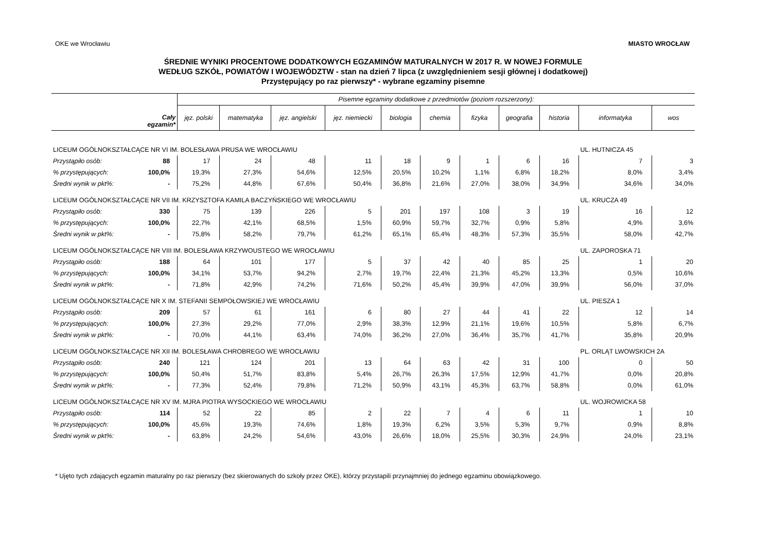OKE we Wrocławiu MIASTO WROCŁAW
ŚREDNIE WYNIKI PROCENTOWE DODATKOWYCH EGZAMINÓW MATURALNYCH W 2017 R. W NOWEJ FORMULE
WEDŁUG SZKÓŁ, POWIATÓW I WOJEWÓDZTW - stan na dzień 7 lipca (z uwzględnieniem sesji głównej i dodatkowej)
Przystępujący po raz pierwszy* - wybrane egzaminy pisemne
| Cały egzamin* | | Pisemne egzaminy dodatkowe z przedmiotów (poziom rozszerzony): | | | | | | | | | | |
| --- | --- | --- | --- | --- | --- | --- | --- | --- | --- | --- | --- | --- |
| | | jęz. polski | matematyka | jęz. angielski | jęz. niemiecki | biologia | chemia | fizyka | geografia | historia | informatyka | wos |
| LICEUM OGÓLNOKSZTAŁCĄCE NR VI IM. BOLESŁAWA PRUSA WE WROCŁAWIU | | | | | | | | | | | UL. HUTNICZA 45 | |
| Przystąpiło osób: | 88 | 17 | 24 | 48 | 11 | 18 | 9 | 1 | 6 | 16 | 7 | 3 |
| % przystępujących: | 100,0% | 19,3% | 27,3% | 54,6% | 12,5% | 20,5% | 10,2% | 1,1% | 6,8% | 18,2% | 8,0% | 3,4% |
| Średni wynik w pkt%: | - | 75,2% | 44,8% | 67,6% | 50,4% | 36,8% | 21,6% | 27,0% | 38,0% | 34,9% | 34,6% | 34,0% |
| LICEUM OGÓLNOKSZTAŁCĄCE NR VII IM. KRZYSZTOFA KAMILA BACZYŃSKIEGO WE WROCŁAWIU | | | | | | | | | | | UL. KRUCZA 49 | |
| Przystąpiło osób: | 330 | 75 | 139 | 226 | 5 | 201 | 197 | 108 | 3 | 19 | 16 | 12 |
| % przystępujących: | 100,0% | 22,7% | 42,1% | 68,5% | 1,5% | 60,9% | 59,7% | 32,7% | 0,9% | 5,8% | 4,9% | 3,6% |
| Średni wynik w pkt%: | - | 75,8% | 58,2% | 79,7% | 61,2% | 65,1% | 65,4% | 48,3% | 57,3% | 35,5% | 58,0% | 42,7% |
| LICEUM OGÓLNOKSZTAŁCĄCE NR VIII IM. BOLESŁAWA KRZYWOUSTEGO WE WROCŁAWIU | | | | | | | | | | | UL. ZAPOROSKA 71 | |
| Przystąpiło osób: | 188 | 64 | 101 | 177 | 5 | 37 | 42 | 40 | 85 | 25 | 1 | 20 |
| % przystępujących: | 100,0% | 34,1% | 53,7% | 94,2% | 2,7% | 19,7% | 22,4% | 21,3% | 45,2% | 13,3% | 0,5% | 10,6% |
| Średni wynik w pkt%: | - | 71,8% | 42,9% | 74,2% | 71,6% | 50,2% | 45,4% | 39,9% | 47,0% | 39,9% | 56,0% | 37,0% |
| LICEUM OGÓLNOKSZTAŁCĄCE NR X IM. STEFANII SEMPOŁOWSKIEJ WE WROCŁAWIU | | | | | | | | | | | UL. PIESZA 1 | |
| Przystąpiło osób: | 209 | 57 | 61 | 161 | 6 | 80 | 27 | 44 | 41 | 22 | 12 | 14 |
| % przystępujących: | 100,0% | 27,3% | 29,2% | 77,0% | 2,9% | 38,3% | 12,9% | 21,1% | 19,6% | 10,5% | 5,8% | 6,7% |
| Średni wynik w pkt%: | - | 70,0% | 44,1% | 63,4% | 74,0% | 36,2% | 27,0% | 36,4% | 35,7% | 41,7% | 35,8% | 20,9% |
| LICEUM OGÓLNOKSZTAŁCĄCE NR XII IM. BOLESŁAWA CHROBREGO WE WROCŁAWIU | | | | | | | | | | | PL. ORLĄT LWOWSKICH 2A | |
| Przystąpiło osób: | 240 | 121 | 124 | 201 | 13 | 64 | 63 | 42 | 31 | 100 | 0 | 50 |
| % przystępujących: | 100,0% | 50,4% | 51,7% | 83,8% | 5,4% | 26,7% | 26,3% | 17,5% | 12,9% | 41,7% | 0,0% | 20,8% |
| Średni wynik w pkt%: | - | 77,3% | 52,4% | 79,8% | 71,2% | 50,9% | 43,1% | 45,3% | 63,7% | 58,8% | 0,0% | 61,0% |
| LICEUM OGÓLNOKSZTAŁCĄCE NR XV IM. MJRA PIOTRA WYSOCKIEGO WE WROCŁAWIU | | | | | | | | | | | UL. WOJROWICKA 58 | |
| Przystąpiło osób: | 114 | 52 | 22 | 85 | 2 | 22 | 7 | 4 | 6 | 11 | 1 | 10 |
| % przystępujących: | 100,0% | 45,6% | 19,3% | 74,6% | 1,8% | 19,3% | 6,2% | 3,5% | 5,3% | 9,7% | 0,9% | 8,8% |
| Średni wynik w pkt%: | - | 63,8% | 24,2% | 54,6% | 43,0% | 26,6% | 18,0% | 25,5% | 30,3% | 24,9% | 24,0% | 23,1% |
* Ujęto tych zdających egzamin maturalny po raz pierwszy (bez skierowanych do szkoły przez OKE), którzy przystapili przynajmniej do jednego egzaminu obowiązkowego.